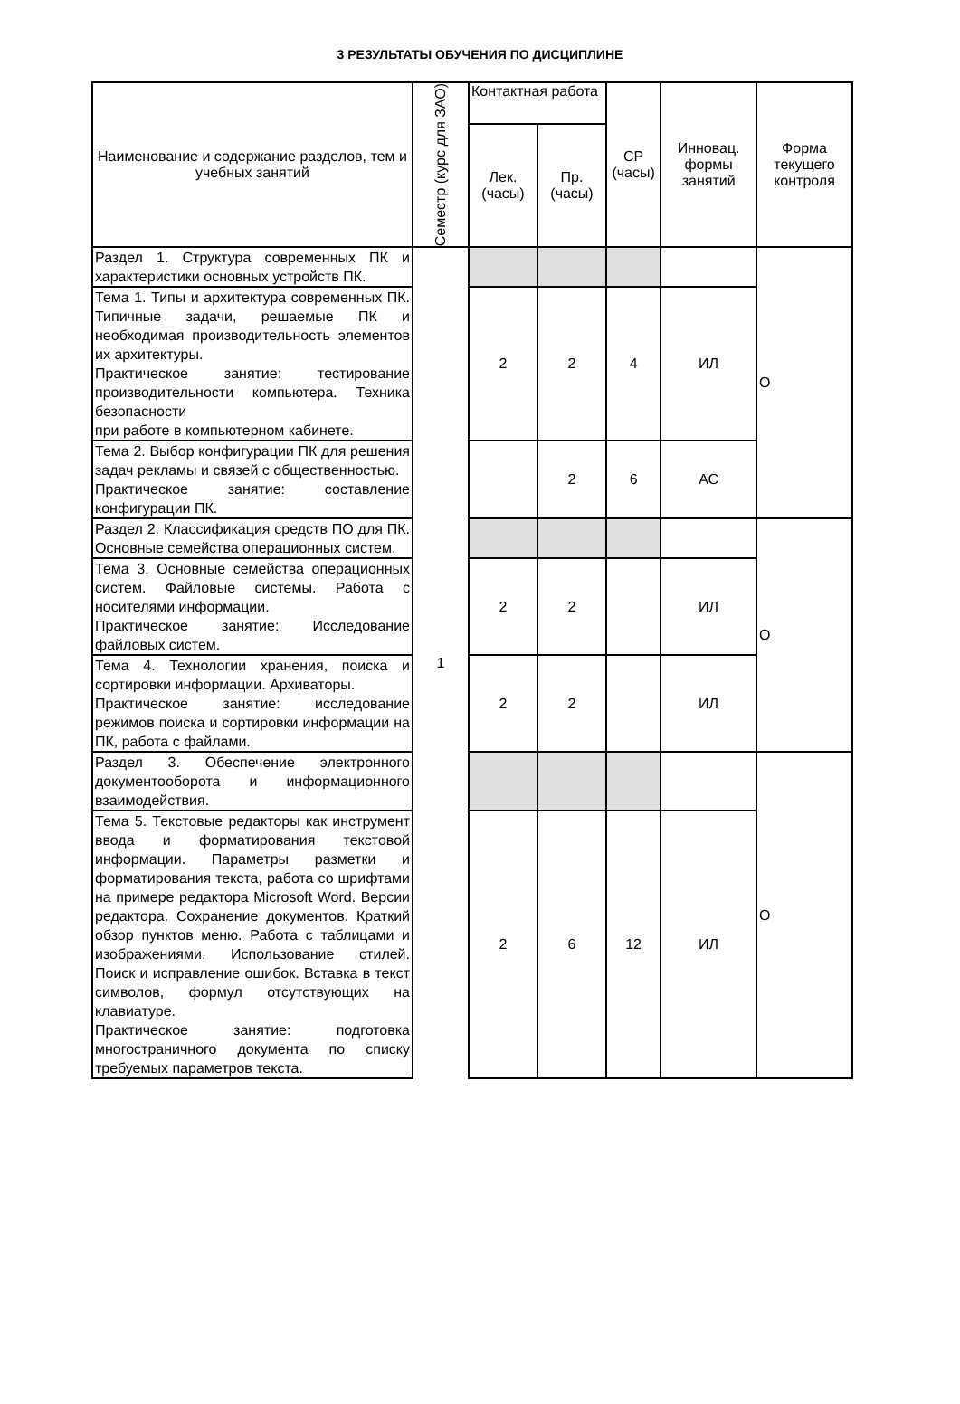3 РЕЗУЛЬТАТЫ ОБУЧЕНИЯ ПО ДИСЦИПЛИНЕ
| Наименование и содержание разделов, тем и учебных занятий | Семестр (курс для ЗАО) | Контактная работа | | СР (часы) | Инновац. формы занятий | Форма текущего контроля |
| --- | --- | --- | --- | --- | --- | --- |
| | | Лек. (часы) | Пр. (часы) | | | |
| Раздел 1. Структура современных ПК и характеристики основных устройств ПК. | 1 | | | | | О |
| Тема 1. Типы и архитектура современных ПК. Типичные задачи, решаемые ПК и необходимая производительность элементов их архитектуры. Практическое занятие: тестирование производительности компьютера. Техника безопасности при работе в компьютерном кабинете. | | 2 | 2 | 4 | ИЛ | |
| Тема 2. Выбор конфигурации ПК для решения задач рекламы и связей с общественностью. Практическое занятие: составление конфигурации ПК. | | | 2 | 6 | АС | |
| Раздел 2. Классификация средств ПО для ПК. Основные семейства операционных систем. | | | | | | О |
| Тема 3. Основные семейства операционных систем. Файловые системы. Работа с носителями информации. Практическое занятие: Исследование файловых систем. | | 2 | 2 | | ИЛ | |
| Тема 4. Технологии хранения, поиска и сортировки информации. Архиваторы. Практическое занятие: исследование режимов поиска и сортировки информации на ПК, работа с файлами. | | 2 | 2 | | ИЛ | |
| Раздел 3. Обеспечение электронного документооборота и информационного взаимодействия. | | | | | | О |
| Тема 5. Текстовые редакторы как инструмент ввода и форматирования текстовой информации. Параметры разметки и форматирования текста, работа со шрифтами на примере редактора Microsoft Word. Версии редактора. Сохранение документов. Краткий обзор пунктов меню. Работа с таблицами и изображениями. Использование стилей. Поиск и исправление ошибок. Вставка в текст символов, формул отсутствующих на клавиатуре. Практическое занятие: подготовка многостраничного документа по списку требуемых параметров текста. | | 2 | 6 | 12 | ИЛ | |